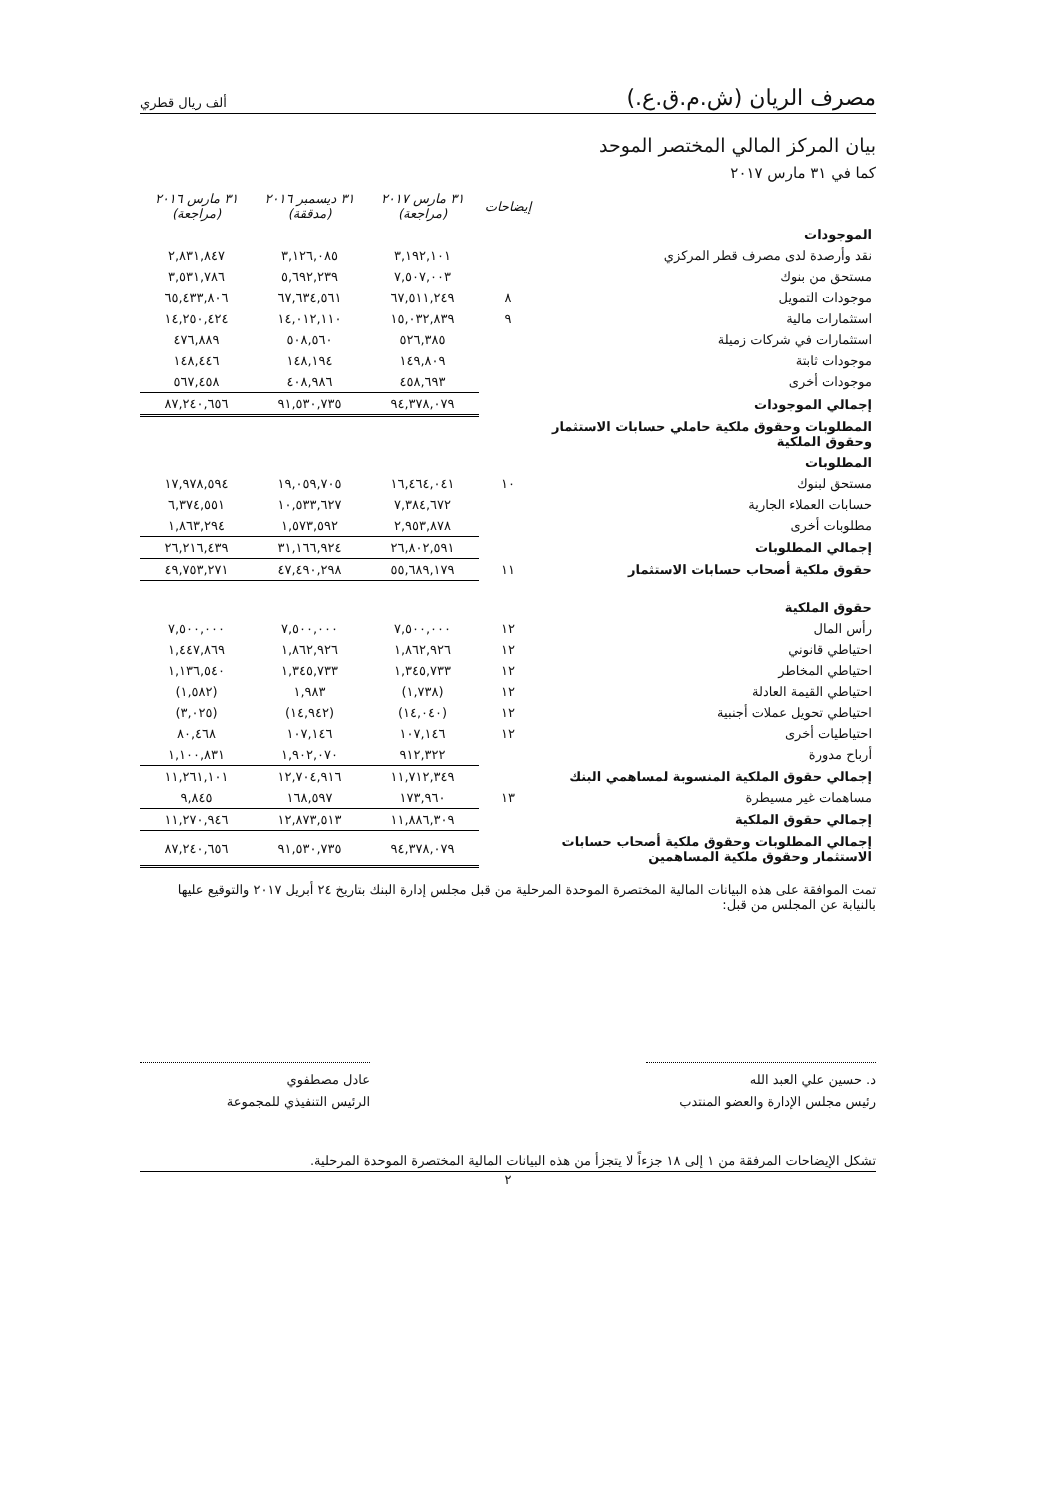مصرف الريان (ش.م.ق.ع.) ألف ريال قطري
بيان المركز المالي المختصر الموحد
كما في ٣١ مارس ٢٠١٧
| | إيضاحات | ٣١ مارس ٢٠١٧ (مراجعة) | ٣١ ديسمبر ٢٠١٦ (مدققة) | ٣١ مارس ٢٠١٦ (مراجعة) |
| --- | --- | --- | --- | --- |
| الموجودات | | | | |
| نقد وأرصدة لدى مصرف قطر المركزي | | ٣,١٩٢,١٠١ | ٣,١٢٦,٠٨٥ | ٢,٨٣١,٨٤٧ |
| مستحق من بنوك | | ٧,٥٠٧,٠٠٣ | ٥,٦٩٢,٢٣٩ | ٣,٥٣١,٧٨٦ |
| موجودات التمويل | ٨ | ٦٧,٥١١,٢٤٩ | ٦٧,٦٣٤,٥٦١ | ٦٥,٤٣٣,٨٠٦ |
| استثمارات مالية | ٩ | ١٥,٠٣٢,٨٣٩ | ١٤,٠١٢,١١٠ | ١٤,٢٥٠,٤٢٤ |
| استثمارات في شركات زميلة | | ٥٢٦,٣٨٥ | ٥٠٨,٥٦٠ | ٤٧٦,٨٨٩ |
| موجودات ثابتة | | ١٤٩,٨٠٩ | ١٤٨,١٩٤ | ١٤٨,٤٤٦ |
| موجودات أخرى | | ٤٥٨,٦٩٣ | ٤٠٨,٩٨٦ | ٥٦٧,٤٥٨ |
| إجمالي الموجودات | | ٩٤,٣٧٨,٠٧٩ | ٩١,٥٣٠,٧٣٥ | ٨٧,٢٤٠,٦٥٦ |
| المطلوبات وحقوق ملكية حاملي حسابات الاستثمار وحقوق الملكية | | | | |
| المطلوبات | | | | |
| مستحق لبنوك | ١٠ | ١٦,٤٦٤,٠٤١ | ١٩,٠٥٩,٧٠٥ | ١٧,٩٧٨,٥٩٤ |
| حسابات العملاء الجارية | | ٧,٣٨٤,٦٧٢ | ١٠,٥٣٣,٦٢٧ | ٦,٣٧٤,٥٥١ |
| مطلوبات أخرى | | ٢,٩٥٣,٨٧٨ | ١,٥٧٣,٥٩٢ | ١,٨٦٣,٢٩٤ |
| إجمالي المطلوبات | | ٢٦,٨٠٢,٥٩١ | ٣١,١٦٦,٩٢٤ | ٢٦,٢١٦,٤٣٩ |
| حقوق ملكية أصحاب حسابات الاستثمار | ١١ | ٥٥,٦٨٩,١٧٩ | ٤٧,٤٩٠,٢٩٨ | ٤٩,٧٥٣,٢٧١ |
| حقوق الملكية | | | | |
| رأس المال | ١٢ | ٧,٥٠٠,٠٠٠ | ٧,٥٠٠,٠٠٠ | ٧,٥٠٠,٠٠٠ |
| احتياطي قانوني | ١٢ | ١,٨٦٢,٩٢٦ | ١,٨٦٢,٩٢٦ | ١,٤٤٧,٨٦٩ |
| احتياطي المخاطر | ١٢ | ١,٣٤٥,٧٣٣ | ١,٣٤٥,٧٣٣ | ١,١٣٦,٥٤٠ |
| احتياطي القيمة العادلة | ١٢ | (١,٧٣٨) | ١,٩٨٣ | (١,٥٨٢) |
| احتياطي تحويل عملات أجنبية | ١٢ | (١٤,٠٤٠) | (١٤,٩٤٢) | (٣,٠٢٥) |
| احتياطيات أخرى | ١٢ | ١٠٧,١٤٦ | ١٠٧,١٤٦ | ٨٠,٤٦٨ |
| أرباح مدورة | | ٩١٢,٣٢٢ | ١,٩٠٢,٠٧٠ | ١,١٠٠,٨٣١ |
| إجمالي حقوق الملكية المنسوبة لمساهمي البنك | | ١١,٧١٢,٣٤٩ | ١٢,٧٠٤,٩١٦ | ١١,٢٦١,١٠١ |
| مساهمات غير مسيطرة | ١٣ | ١٧٣,٩٦٠ | ١٦٨,٥٩٧ | ٩,٨٤٥ |
| إجمالي حقوق الملكية | | ١١,٨٨٦,٣٠٩ | ١٢,٨٧٣,٥١٣ | ١١,٢٧٠,٩٤٦ |
| إجمالي المطلوبات وحقوق ملكية أصحاب حسابات الاستثمار وحقوق ملكية المساهمين | | ٩٤,٣٧٨,٠٧٩ | ٩١,٥٣٠,٧٣٥ | ٨٧,٢٤٠,٦٥٦ |
تمت الموافقة على هذه البيانات المالية المختصرة الموحدة المرحلية من قبل مجلس إدارة البنك بتاريخ ٢٤ أبريل ٢٠١٧ والتوقيع عليها بالنيابة عن المجلس من قبل:
د. حسين علي العبد الله
رئيس مجلس الإدارة والعضو المنتدب
عادل مصطفوي
الرئيس التنفيذي للمجموعة
تشكل الإيضاحات المرفقة من ١ إلى ١٨ جزءاً لا يتجزأ من هذه البيانات المالية المختصرة الموحدة المرحلية.
٢